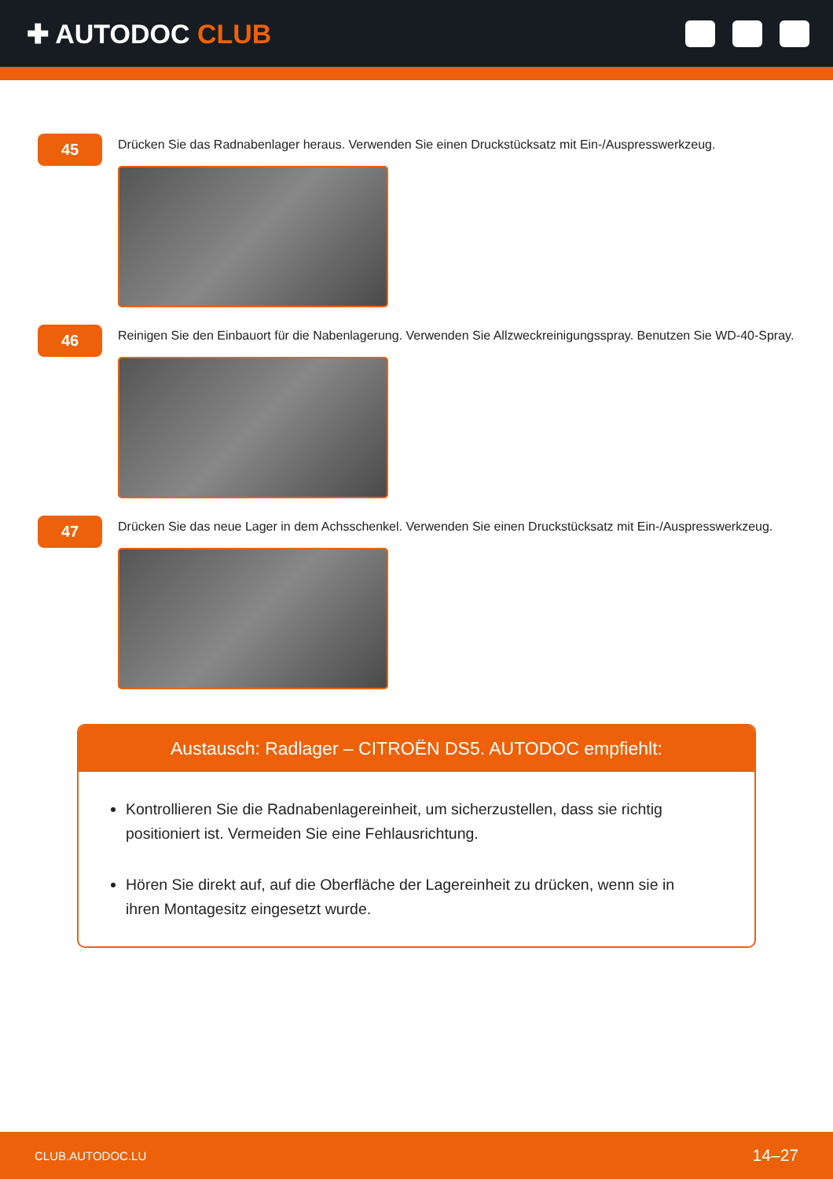✚ AUTODOC CLUB
45
Drücken Sie das Radnabenlager heraus. Verwenden Sie einen Druckstücksatz mit Ein-/Auspresswerkzeug.
46
Reinigen Sie den Einbauort für die Nabenlagerung. Verwenden Sie Allzweckreinigungsspray. Benutzen Sie WD-40-Spray.
47
Drücken Sie das neue Lager in dem Achsschenkel. Verwenden Sie einen Druckstücksatz mit Ein-/Auspresswerkzeug.
Austausch: Radlager – CITROËN DS5. AUTODOC empfiehlt:
Kontrollieren Sie die Radnabenlagereinheit, um sicherzustellen, dass sie richtig positioniert ist. Vermeiden Sie eine Fehlausrichtung.
Hören Sie direkt auf, auf die Oberfläche der Lagereinheit zu drücken, wenn sie in ihren Montagesitz eingesetzt wurde.
CLUB.AUTODOC.LU 14–27